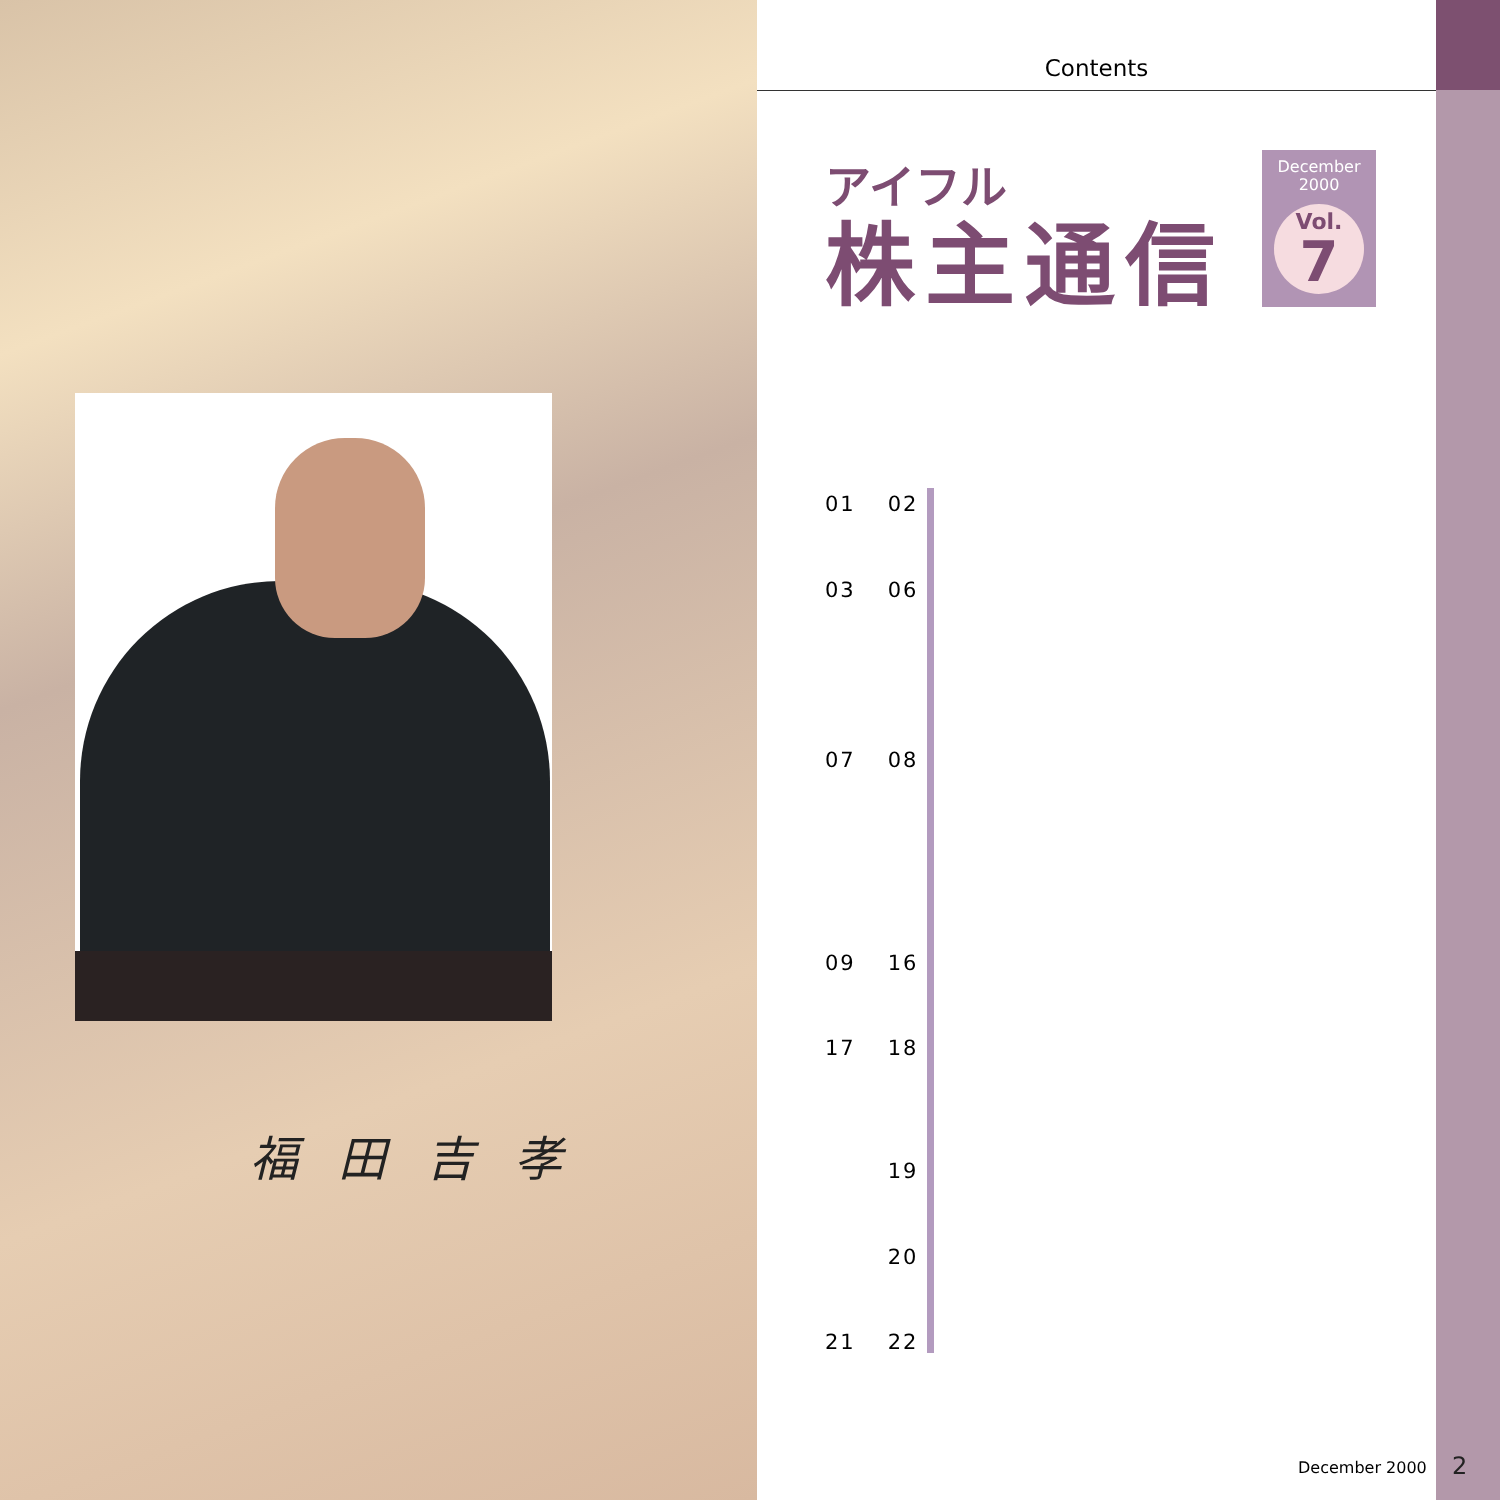福田吉孝
Contents
アイフル
株主通信
December
2000
Vol.
7
01 02
03 06
07 08
09 16
17 18
19
20
21 22
December 2000 2